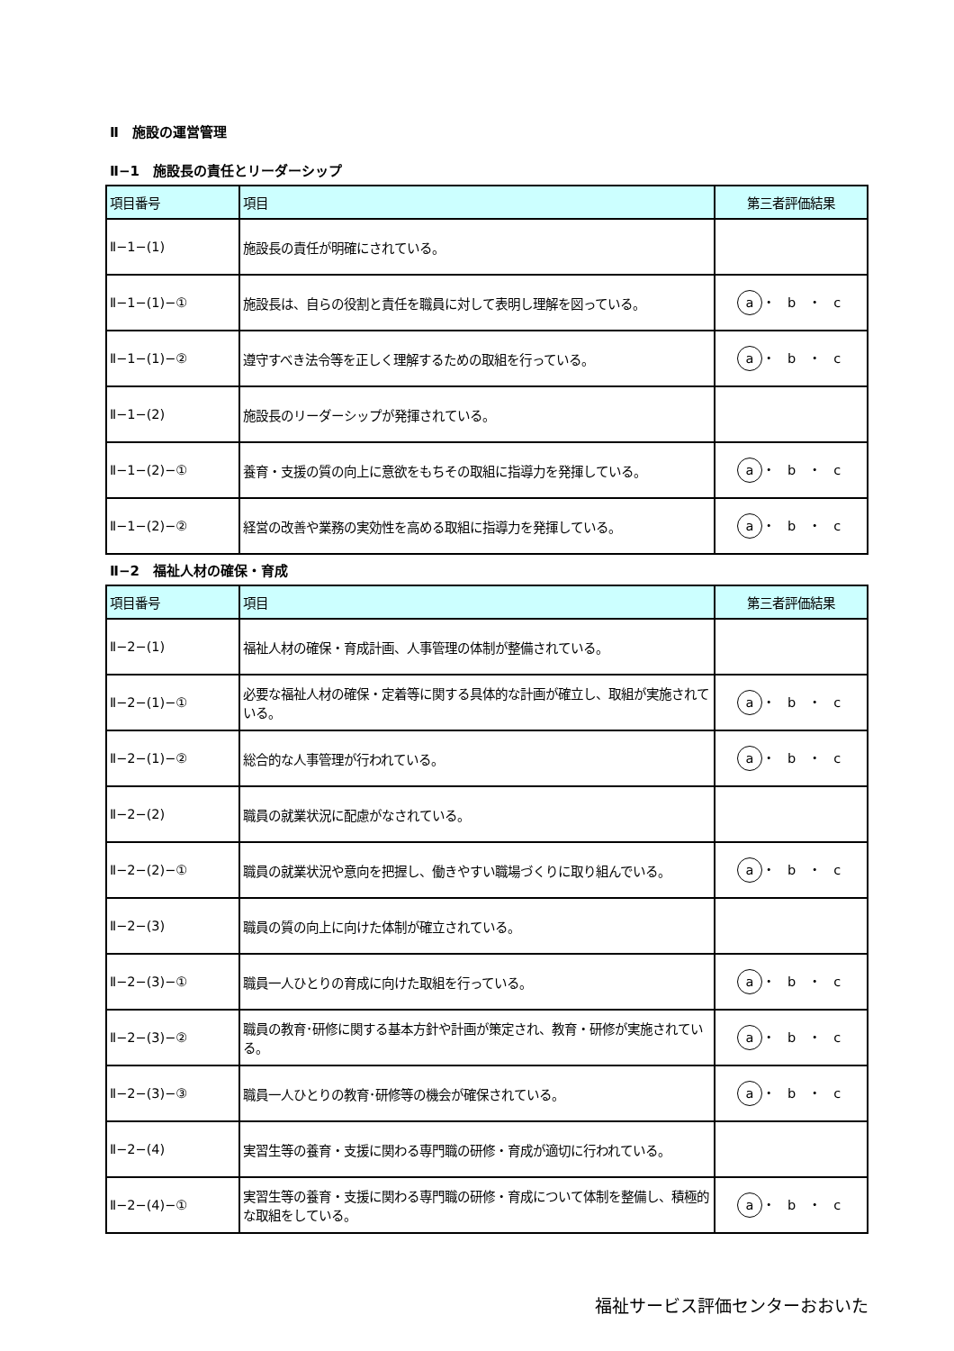Ⅱ　施設の運営管理
Ⅱ−1　施設長の責任とリーダーシップ
| 項目番号 | 項目 | 第三者評価結果 |
| --- | --- | --- |
| Ⅱ−1−(1) | 施設長の責任が明確にされている。 | |
| Ⅱ−1−(1)−① | 施設長は、自らの役割と責任を職員に対して表明し理解を図っている。 | a ・ b ・ c |
| Ⅱ−1−(1)−② | 遵守すべき法令等を正しく理解するための取組を行っている。 | a ・ b ・ c |
| Ⅱ−1−(2) | 施設長のリーダーシップが発揮されている。 | |
| Ⅱ−1−(2)−① | 養育・支援の質の向上に意欲をもちその取組に指導力を発揮している。 | a ・ b ・ c |
| Ⅱ−1−(2)−② | 経営の改善や業務の実効性を高める取組に指導力を発揮している。 | a ・ b ・ c |
Ⅱ−2　福祉人材の確保・育成
| 項目番号 | 項目 | 第三者評価結果 |
| --- | --- | --- |
| Ⅱ−2−(1) | 福祉人材の確保・育成計画、人事管理の体制が整備されている。 | |
| Ⅱ−2−(1)−① | 必要な福祉人材の確保・定着等に関する具体的な計画が確立し、取組が実施されている。 | a ・ b ・ c |
| Ⅱ−2−(1)−② | 総合的な人事管理が行われている。 | a ・ b ・ c |
| Ⅱ−2−(2) | 職員の就業状況に配慮がなされている。 | |
| Ⅱ−2−(2)−① | 職員の就業状況や意向を把握し、働きやすい職場づくりに取り組んでいる。 | a ・ b ・ c |
| Ⅱ−2−(3) | 職員の質の向上に向けた体制が確立されている。 | |
| Ⅱ−2−(3)−① | 職員一人ひとりの育成に向けた取組を行っている。 | a ・ b ・ c |
| Ⅱ−2−(3)−② | 職員の教育･研修に関する基本方針や計画が策定され、教育・研修が実施されている。 | a ・ b ・ c |
| Ⅱ−2−(3)−③ | 職員一人ひとりの教育･研修等の機会が確保されている。 | a ・ b ・ c |
| Ⅱ−2−(4) | 実習生等の養育・支援に関わる専門職の研修・育成が適切に行われている。 | |
| Ⅱ−2−(4)−① | 実習生等の養育・支援に関わる専門職の研修・育成について体制を整備し、積極的な取組をしている。 | a ・ b ・ c |
福祉サービス評価センターおおいた